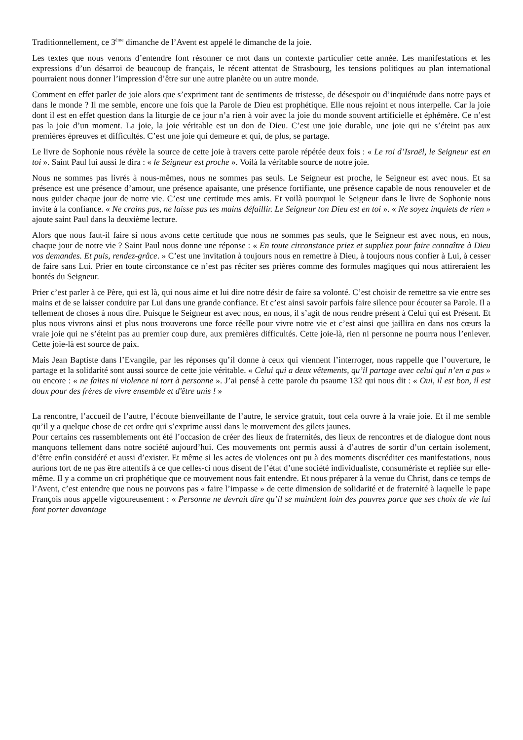Traditionnellement, ce 3<sup>ème</sup> dimanche de l’Avent est appelé le dimanche de la joie.
Les textes que nous venons d’entendre font résonner ce mot dans un contexte particulier cette année. Les manifestations et les expressions d’un désarroi de beaucoup de français, le récent attentat de Strasbourg, les tensions politiques au plan international pourraient nous donner l’impression d’être sur une autre planète ou un autre monde.
Comment en effet parler de joie alors que s’expriment tant de sentiments de tristesse, de désespoir ou d’inquiétude dans notre pays et dans le monde ? Il me semble, encore une fois que la Parole de Dieu est prophétique. Elle nous rejoint et nous interpelle. Car la joie dont il est en effet question dans la liturgie de ce jour n’a rien à voir avec la joie du monde souvent artificielle et éphémère. Ce n’est pas la joie d’un moment. La joie, la joie véritable est un don de Dieu. C’est une joie durable, une joie qui ne s’éteint pas aux premières épreuves et difficultés. C’est une joie qui demeure et qui, de plus, se partage.
Le livre de Sophonie nous révèle la source de cette joie à travers cette parole répétée deux fois : « Le roi d’Israël, le Seigneur est en toi ». Saint Paul lui aussi le dira : « le Seigneur est proche ». Voilà la véritable source de notre joie.
Nous ne sommes pas livrés à nous-mêmes, nous ne sommes pas seuls. Le Seigneur est proche, le Seigneur est avec nous. Et sa présence est une présence d’amour, une présence apaisante, une présence fortifiante, une présence capable de nous renouveler et de nous guider chaque jour de notre vie. C’est une certitude mes amis. Et voilà pourquoi le Seigneur dans le livre de Sophonie nous invite à la confiance. « Ne crains pas, ne laisse pas tes mains défaillir. Le Seigneur ton Dieu est en toi ». « Ne soyez inquiets de rien » ajoute saint Paul dans la deuxième lecture.
Alors que nous faut-il faire si nous avons cette certitude que nous ne sommes pas seuls, que le Seigneur est avec nous, en nous, chaque jour de notre vie ? Saint Paul nous donne une réponse : « En toute circonstance priez et suppliez pour faire connaître à Dieu vos demandes. Et puis, rendez-grâce. » C’est une invitation à toujours nous en remettre à Dieu, à toujours nous confier à Lui, à cesser de faire sans Lui. Prier en toute circonstance ce n’est pas réciter ses prières comme des formules magiques qui nous attireraient les bontés du Seigneur.
Prier c’est parler à ce Père, qui est là, qui nous aime et lui dire notre désir de faire sa volonté. C’est choisir de remettre sa vie entre ses mains et de se laisser conduire par Lui dans une grande confiance. Et c’est ainsi savoir parfois faire silence pour écouter sa Parole. Il a tellement de choses à nous dire. Puisque le Seigneur est avec nous, en nous, il s’agit de nous rendre présent à Celui qui est Présent. Et plus nous vivrons ainsi et plus nous trouverons une force réelle pour vivre notre vie et c’est ainsi que jaillira en dans nos cœurs la vraie joie qui ne s’éteint pas au premier coup dure, aux premières difficultés. Cette joie-là, rien ni personne ne pourra nous l’enlever. Cette joie-là est source de paix.
Mais Jean Baptiste dans l’Evangile, par les réponses qu’il donne à ceux qui viennent l’interroger, nous rappelle que l’ouverture, le partage et la solidarité sont aussi source de cette joie véritable. « Celui qui a deux vêtements, qu’il partage avec celui qui n’en a pas » ou encore : « ne faites ni violence ni tort à personne ». J’ai pensé à cette parole du psaume 132 qui nous dit : « Oui, il est bon, il est doux pour des frères de vivre ensemble et d'être unis ! »
La rencontre, l’accueil de l’autre, l’écoute bienveillante de l’autre, le service gratuit, tout cela ouvre à la vraie joie. Et il me semble qu’il y a quelque chose de cet ordre qui s’exprime aussi dans le mouvement des gilets jaunes.
Pour certains ces rassemblements ont été l’occasion de créer des lieux de fraternités, des lieux de rencontres et de dialogue dont nous manquons tellement dans notre société aujourd’hui. Ces mouvements ont permis aussi à d’autres de sortir d’un certain isolement, d’être enfin considéré et aussi d’exister. Et même si les actes de violences ont pu à des moments discréditer ces manifestations, nous aurions tort de ne pas être attentifs à ce que celles-ci nous disent de l’état d’une société individualiste, consumériste et repliée sur elle-même. Il y a comme un cri prophétique que ce mouvement nous fait entendre. Et nous préparer à la venue du Christ, dans ce temps de l’Avent, c’est entendre que nous ne pouvons pas « faire l’impasse » de cette dimension de solidarité et de fraternité à laquelle le pape François nous appelle vigoureusement : « Personne ne devrait dire qu’il se maintient loin des pauvres parce que ses choix de vie lui font porter davantage